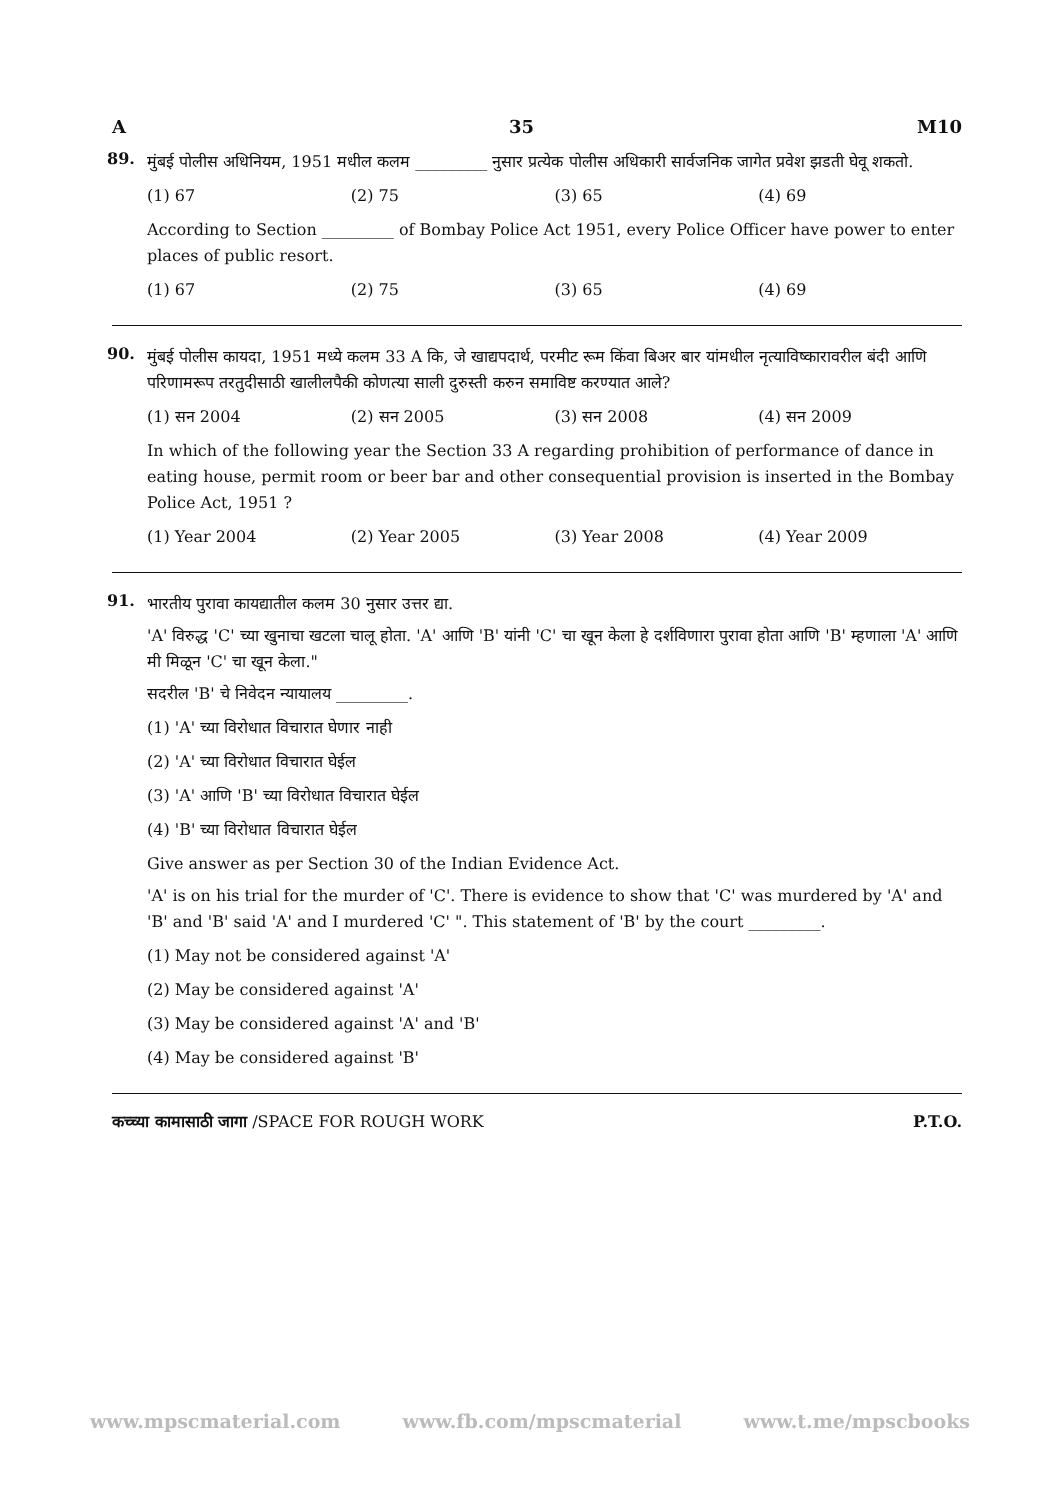A 35 M10
89.
मुंबई पोलीस अधिनियम, 1951 मधील कलम _________ नुसार प्रत्येक पोलीस अधिकारी सार्वजनिक जागेत प्रवेश झडती घेवू शकतो.
(1) 67 (2) 75 (3) 65 (4) 69
According to Section _________ of Bombay Police Act 1951, every Police Officer have power to enter places of public resort.
(1) 67 (2) 75 (3) 65 (4) 69
90.
मुंबई पोलीस कायदा, 1951 मध्ये कलम 33 A कि, जे खाद्यपदार्थ, परमीट रूम किंवा बिअर बार यांमधील नृत्याविष्कारावरील बंदी आणि परिणामरूप तरतुदीसाठी खालीलपैकी कोणत्या साली दुरुस्ती करुन समाविष्ट करण्यात आले?
(1) सन 2004 (2) सन 2005 (3) सन 2008 (4) सन 2009
In which of the following year the Section 33 A regarding prohibition of performance of dance in eating house, permit room or beer bar and other consequential provision is inserted in the Bombay Police Act, 1951 ?
(1) Year 2004 (2) Year 2005 (3) Year 2008 (4) Year 2009
91.
भारतीय पुरावा कायद्यातील कलम 30 नुसार उत्तर द्या.
'A' विरुद्ध 'C' च्या खुनाचा खटला चालू होता. 'A' आणि 'B' यांनी 'C' चा खून केला हे दर्शविणारा पुरावा होता आणि 'B' म्हणाला 'A' आणि मी मिळून 'C' चा खून केला."
सदरील 'B' चे निवेदन न्यायालय _________.
(1) 'A' च्या विरोधात विचारात घेणार नाही
(2) 'A' च्या विरोधात विचारात घेईल
(3) 'A' आणि 'B' च्या विरोधात विचारात घेईल
(4) 'B' च्या विरोधात विचारात घेईल
Give answer as per Section 30 of the Indian Evidence Act.
'A' is on his trial for the murder of 'C'. There is evidence to show that 'C' was murdered by 'A' and 'B' and 'B' said 'A' and I murdered 'C' ". This statement of 'B' by the court _________.
(1) May not be considered against 'A'
(2) May be considered against 'A'
(3) May be considered against 'A' and 'B'
(4) May be considered against 'B'
कच्च्या कामासाठी जागा /SPACE FOR ROUGH WORK P.T.O.
www.mpscmaterial.com www.fb.com/mpscmaterial www.t.me/mpscbooks